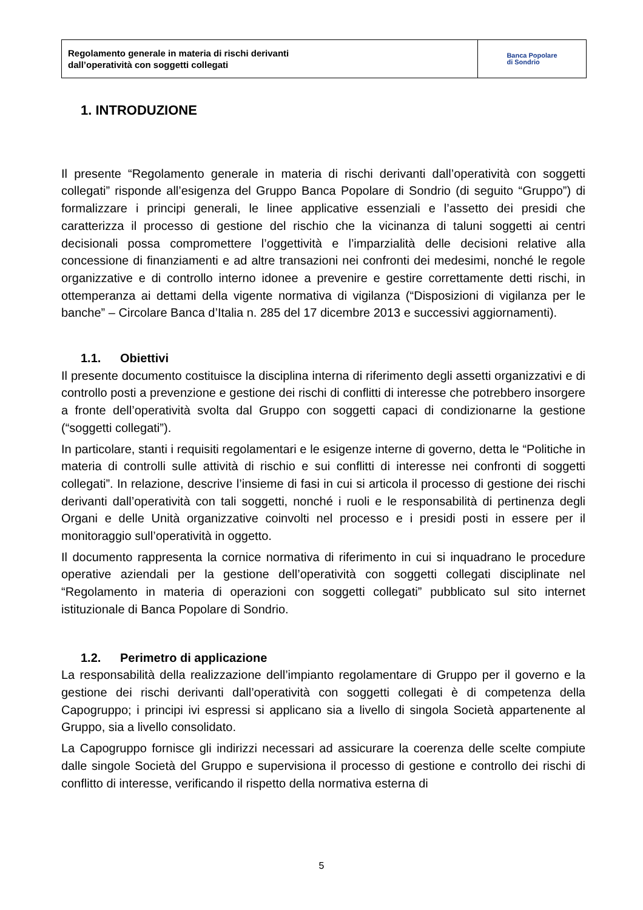Regolamento generale in materia di rischi derivanti
dall’operatività con soggetti collegati
Banca Popolare
di Sondrio
1. INTRODUZIONE
Il presente “Regolamento generale in materia di rischi derivanti dall’operatività con soggetti collegati” risponde all’esigenza del Gruppo Banca Popolare di Sondrio (di seguito “Gruppo”) di formalizzare i principi generali, le linee applicative essenziali e l’assetto dei presidi che caratterizza il processo di gestione del rischio che la vicinanza di taluni soggetti ai centri decisionali possa compromettere l’oggettività e l’imparzialità delle decisioni relative alla concessione di finanziamenti e ad altre transazioni nei confronti dei medesimi, nonché le regole organizzative e di controllo interno idonee a prevenire e gestire correttamente detti rischi, in ottemperanza ai dettami della vigente normativa di vigilanza (“Disposizioni di vigilanza per le banche” – Circolare Banca d’Italia n. 285 del 17 dicembre 2013 e successivi aggiornamenti).
1.1. Obiettivi
Il presente documento costituisce la disciplina interna di riferimento degli assetti organizzativi e di controllo posti a prevenzione e gestione dei rischi di conflitti di interesse che potrebbero insorgere a fronte dell’operatività svolta dal Gruppo con soggetti capaci di condizionarne la gestione (“soggetti collegati”).
In particolare, stanti i requisiti regolamentari e le esigenze interne di governo, detta le “Politiche in materia di controlli sulle attività di rischio e sui conflitti di interesse nei confronti di soggetti collegati”. In relazione, descrive l’insieme di fasi in cui si articola il processo di gestione dei rischi derivanti dall’operatività con tali soggetti, nonché i ruoli e le responsabilità di pertinenza degli Organi e delle Unità organizzative coinvolti nel processo e i presidi posti in essere per il monitoraggio sull’operatività in oggetto.
Il documento rappresenta la cornice normativa di riferimento in cui si inquadrano le procedure operative aziendali per la gestione dell’operatività con soggetti collegati disciplinate nel “Regolamento in materia di operazioni con soggetti collegati” pubblicato sul sito internet istituzionale di Banca Popolare di Sondrio.
1.2. Perimetro di applicazione
La responsabilità della realizzazione dell’impianto regolamentare di Gruppo per il governo e la gestione dei rischi derivanti dall’operatività con soggetti collegati è di competenza della Capogruppo; i principi ivi espressi si applicano sia a livello di singola Società appartenente al Gruppo, sia a livello consolidato.
La Capogruppo fornisce gli indirizzi necessari ad assicurare la coerenza delle scelte compiute dalle singole Società del Gruppo e supervisiona il processo di gestione e controllo dei rischi di conflitto di interesse, verificando il rispetto della normativa esterna di
5